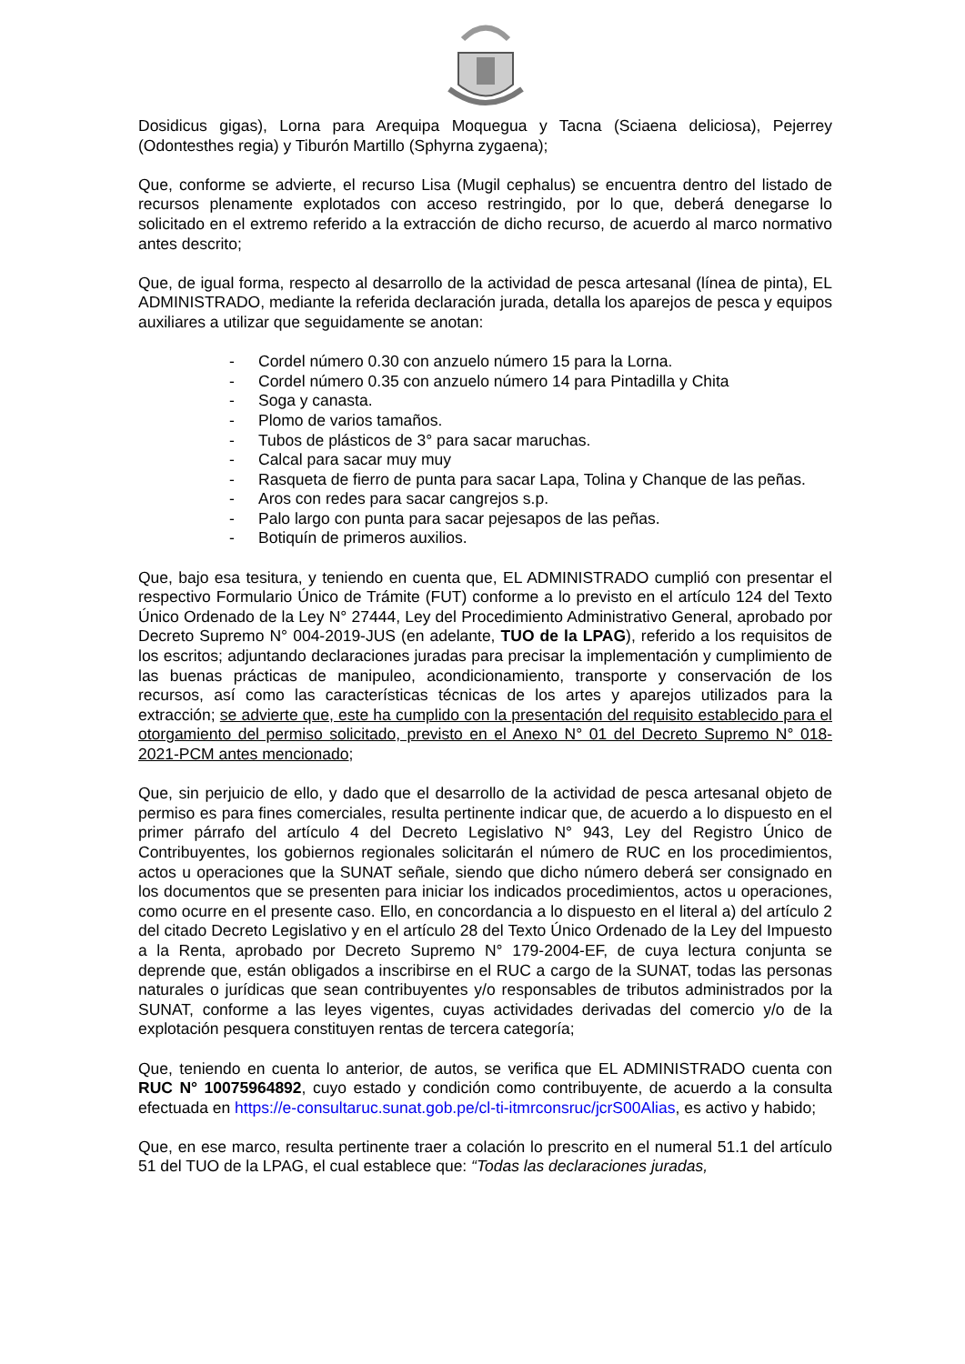Dosidicus gigas), Lorna para Arequipa Moquegua y Tacna (Sciaena deliciosa), Pejerrey (Odontesthes regia) y Tiburón Martillo (Sphyrna zygaena);
Que, conforme se advierte, el recurso Lisa (Mugil cephalus) se encuentra dentro del listado de recursos plenamente explotados con acceso restringido, por lo que, deberá denegarse lo solicitado en el extremo referido a la extracción de dicho recurso, de acuerdo al marco normativo antes descrito;
Que, de igual forma, respecto al desarrollo de la actividad de pesca artesanal (línea de pinta), EL ADMINISTRADO, mediante la referida declaración jurada, detalla los aparejos de pesca y equipos auxiliares a utilizar que seguidamente se anotan:
- Cordel número 0.30 con anzuelo número 15 para la Lorna.
- Cordel número 0.35 con anzuelo número 14 para Pintadilla y Chita
- Soga y canasta.
- Plomo de varios tamaños.
- Tubos de plásticos de 3° para sacar maruchas.
- Calcal para sacar muy muy
- Rasqueta de fierro de punta para sacar Lapa, Tolina y Chanque de las peñas.
- Aros con redes para sacar cangrejos s.p.
- Palo largo con punta para sacar pejesapos de las peñas.
- Botiquín de primeros auxilios.
Que, bajo esa tesitura, y teniendo en cuenta que, EL ADMINISTRADO cumplió con presentar el respectivo Formulario Único de Trámite (FUT) conforme a lo previsto en el artículo 124 del Texto Único Ordenado de la Ley N° 27444, Ley del Procedimiento Administrativo General, aprobado por Decreto Supremo N° 004-2019-JUS (en adelante, TUO de la LPAG), referido a los requisitos de los escritos; adjuntando declaraciones juradas para precisar la implementación y cumplimiento de las buenas prácticas de manipuleo, acondicionamiento, transporte y conservación de los recursos, así como las características técnicas de los artes y aparejos utilizados para la extracción; se advierte que, este ha cumplido con la presentación del requisito establecido para el otorgamiento del permiso solicitado, previsto en el Anexo N° 01 del Decreto Supremo N° 018-2021-PCM antes mencionado;
Que, sin perjuicio de ello, y dado que el desarrollo de la actividad de pesca artesanal objeto de permiso es para fines comerciales, resulta pertinente indicar que, de acuerdo a lo dispuesto en el primer párrafo del artículo 4 del Decreto Legislativo N° 943, Ley del Registro Único de Contribuyentes, los gobiernos regionales solicitarán el número de RUC en los procedimientos, actos u operaciones que la SUNAT señale, siendo que dicho número deberá ser consignado en los documentos que se presenten para iniciar los indicados procedimientos, actos u operaciones, como ocurre en el presente caso. Ello, en concordancia a lo dispuesto en el literal a) del artículo 2 del citado Decreto Legislativo y en el artículo 28 del Texto Único Ordenado de la Ley del Impuesto a la Renta, aprobado por Decreto Supremo N° 179-2004-EF, de cuya lectura conjunta se deprende que, están obligados a inscribirse en el RUC a cargo de la SUNAT, todas las personas naturales o jurídicas que sean contribuyentes y/o responsables de tributos administrados por la SUNAT, conforme a las leyes vigentes, cuyas actividades derivadas del comercio y/o de la explotación pesquera constituyen rentas de tercera categoría;
Que, teniendo en cuenta lo anterior, de autos, se verifica que EL ADMINISTRADO cuenta con RUC N° 10075964892, cuyo estado y condición como contribuyente, de acuerdo a la consulta efectuada en https://e-consultaruc.sunat.gob.pe/cl-ti-itmrconsruc/jcrS00Alias, es activo y habido;
Que, en ese marco, resulta pertinente traer a colación lo prescrito en el numeral 51.1 del artículo 51 del TUO de la LPAG, el cual establece que: “Todas las declaraciones juradas,